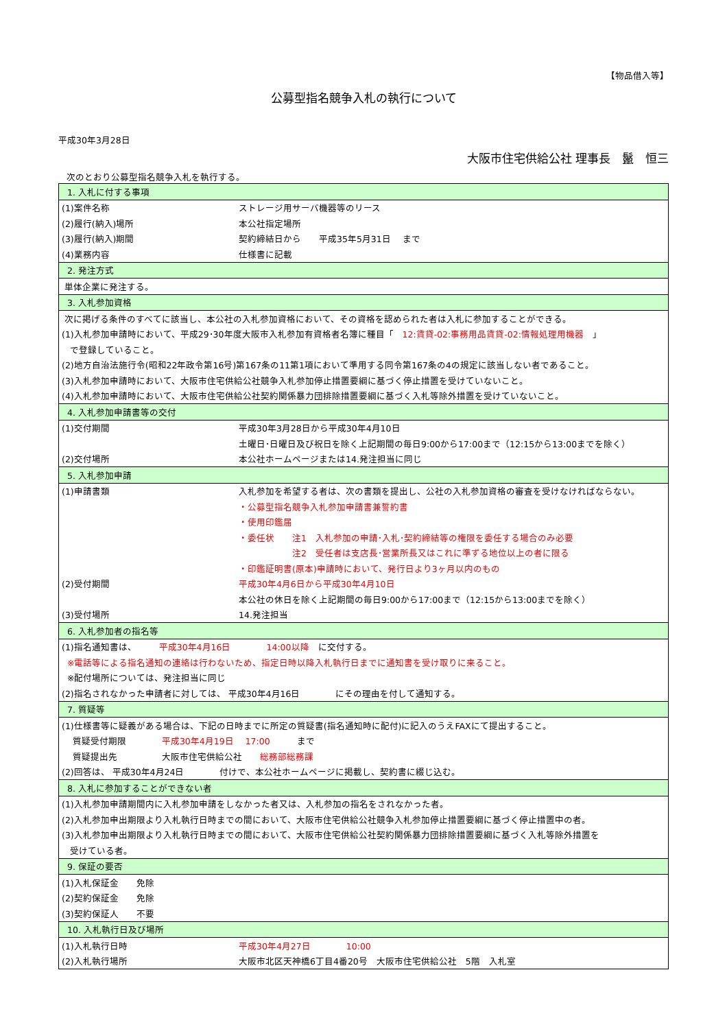【物品借入等】
公募型指名競争入札の執行について
平成30年3月28日
大阪市住宅供給公社 理事長　鬣　恒三
次のとおり公募型指名競争入札を執行する。
| 1. 入札に付する事項 | |
| (1)案件名称 | ストレージ用サーバ機器等のリース |
| (2)履行(納入)場所 | 本公社指定場所 |
| (3)履行(納入)期間 | 契約締結日から 平成35年5月31日 まで |
| (4)業務内容 | 仕様書に記載 |
| 2. 発注方式 | |
| 単体企業に発注する。 | |
| 3. 入札参加資格 | |
| 次に掲げる条件のすべてに該当し、本公社の入札参加資格において、その資格を認められた者は入札に参加することができる。 | |
| (1)入札参加申請時において、平成29･30年度大阪市入札参加有資格者名簿に種目「 12:賃貸-02:事務用品賃貸-02:情報処理用機器 」 | |
| で登録していること。 | |
| (2)地方自治法施行令(昭和22年政令第16号)第167条の11第1項において準用する同令第167条の4の規定に該当しない者であること。 | |
| (3)入札参加申請時において、大阪市住宅供給公社競争入札参加停止措置要綱に基づく停止措置を受けていないこと。 | |
| (4)入札参加申請時において、大阪市住宅供給公社契約関係暴力団排除措置要綱に基づく入札等除外措置を受けていないこと。 | |
| 4. 入札参加申請書等の交付 | |
| (1)交付期間 | 平成30年3月28日から平成30年4月10日 |
| | 土曜日･日曜日及び祝日を除く上記期間の毎日9:00から17:00まで（12:15から13:00までを除く） |
| (2)交付場所 | 本公社ホームページまたは14.発注担当に同じ |
| 5. 入札参加申請 | |
| (1)申請書類 | 入札参加を希望する者は、次の書類を提出し、公社の入札参加資格の審査を受けなければならない。 |
| | ・公募型指名競争入札参加申請書兼誓約書 |
| | ・使用印鑑届 |
| | ・委任状 注1 入札参加の申請･入札･契約締結等の権限を委任する場合のみ必要 |
| | 注2 受任者は支店長･営業所長又はこれに準ずる地位以上の者に限る |
| | ・印鑑証明書(原本)申請時において、発行日より3ヶ月以内のもの |
| (2)受付期間 | 平成30年4月6日から平成30年4月10日 |
| | 本公社の休日を除く上記期間の毎日9:00から17:00まで（12:15から13:00までを除く） |
| (3)受付場所 | 14.発注担当 |
| 6. 入札参加者の指名等 | |
| (1)指名通知書は、 平成30年4月16日 14:00以降 に交付する。 | |
| ※電話等による指名通知の連絡は行わないため、指定日時以降入札執行日までに通知書を受け取りに来ること。 | |
| ※配付場所については、発注担当に同じ | |
| (2)指名されなかった申請者に対しては、 平成30年4月16日 にその理由を付して通知する。 | |
| 7. 質疑等 | |
| (1)仕様書等に疑義がある場合は、下記の日時までに所定の質疑書(指名通知時に配付)に記入のうえFAXにて提出すること。 | |
| 質疑受付期限 平成30年4月19日 17:00 まで | |
| 質疑提出先 大阪市住宅供給公社 総務部総務課 | |
| (2)回答は、 平成30年4月24日 付けで、本公社ホームページに掲載し、契約書に綴じ込む。 | |
| 8. 入札に参加することができない者 | |
| (1)入札参加申請期間内に入札参加申請をしなかった者又は、入札参加の指名をされなかった者。 | |
| (2)入札参加申出期限より入札執行日時までの間において、大阪市住宅供給公社競争入札参加停止措置要綱に基づく停止措置中の者。 | |
| (3)入札参加申出期限より入札執行日時までの間において、大阪市住宅供給公社契約関係暴力団排除措置要綱に基づく入札等除外措置を | |
| 受けている者。 | |
| 9. 保証の要否 | |
| (1)入札保証金 免除 | |
| (2)契約保証金 免除 | |
| (3)契約保証人 不要 | |
| 10. 入札執行日及び場所 | |
| (1)入札執行日時 | 平成30年4月27日 10:00 |
| (2)入札執行場所 | 大阪市北区天神橋6丁目4番20号 大阪市住宅供給公社 5階 入札室 |